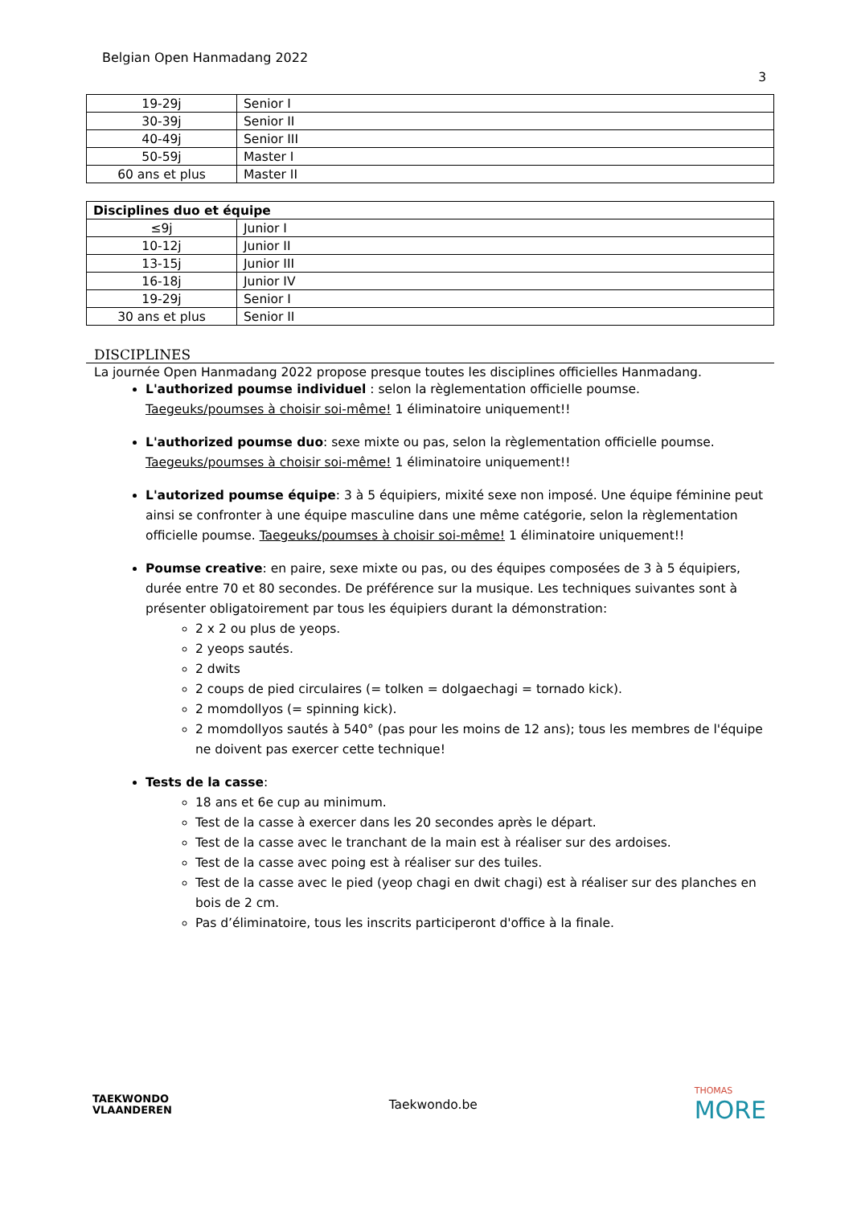Belgian Open Hanmadang 2022
3
| 19-29j | Senior I |
| 30-39j | Senior II |
| 40-49j | Senior III |
| 50-59j | Master I |
| 60 ans et plus | Master II |
| Disciplines duo et équipe | |
| --- | --- |
| ≤9j | Junior I |
| 10-12j | Junior II |
| 13-15j | Junior III |
| 16-18j | Junior IV |
| 19-29j | Senior I |
| 30 ans et plus | Senior II |
DISCIPLINES
La journée Open Hanmadang 2022 propose presque toutes les disciplines officielles Hanmadang.
L'authorized poumse individuel : selon la règlementation officielle poumse.
Taegeuks/poumses à choisir soi-même! 1 éliminatoire uniquement!!
L'authorized poumse duo: sexe mixte ou pas, selon la règlementation officielle poumse.
Taegeuks/poumses à choisir soi-même! 1 éliminatoire uniquement!!
L'autorized poumse équipe: 3 à 5 équipiers, mixité sexe non imposé. Une équipe féminine peut ainsi se confronter à une équipe masculine dans une même catégorie, selon la règlementation officielle poumse. Taegeuks/poumses à choisir soi-même! 1 éliminatoire uniquement!!
Poumse creative: en paire, sexe mixte ou pas, ou des équipes composées de 3 à 5 équipiers, durée entre 70 et 80 secondes. De préférence sur la musique. Les techniques suivantes sont à présenter obligatoirement par tous les équipiers durant la démonstration:
2 x 2 ou plus de yeops.
2 yeops sautés.
2 dwits
2 coups de pied circulaires (= tolken = dolgaechagi = tornado kick).
2 momdollyos (= spinning kick).
2 momdollyos sautés à 540° (pas pour les moins de 12 ans); tous les membres de l'équipe ne doivent pas exercer cette technique!
Tests de la casse:
18 ans et 6e cup au minimum.
Test de la casse à exercer dans les 20 secondes après le départ.
Test de la casse avec le tranchant de la main est à réaliser sur des ardoises.
Test de la casse avec poing est à réaliser sur des tuiles.
Test de la casse avec le pied (yeop chagi en dwit chagi) est à réaliser sur des planches en bois de 2 cm.
Pas d’éliminatoire, tous les inscrits participeront d'office à la finale.
TAEKWONDO
VLAANDEREN
Taekwondo.be
THOMAS
MORE